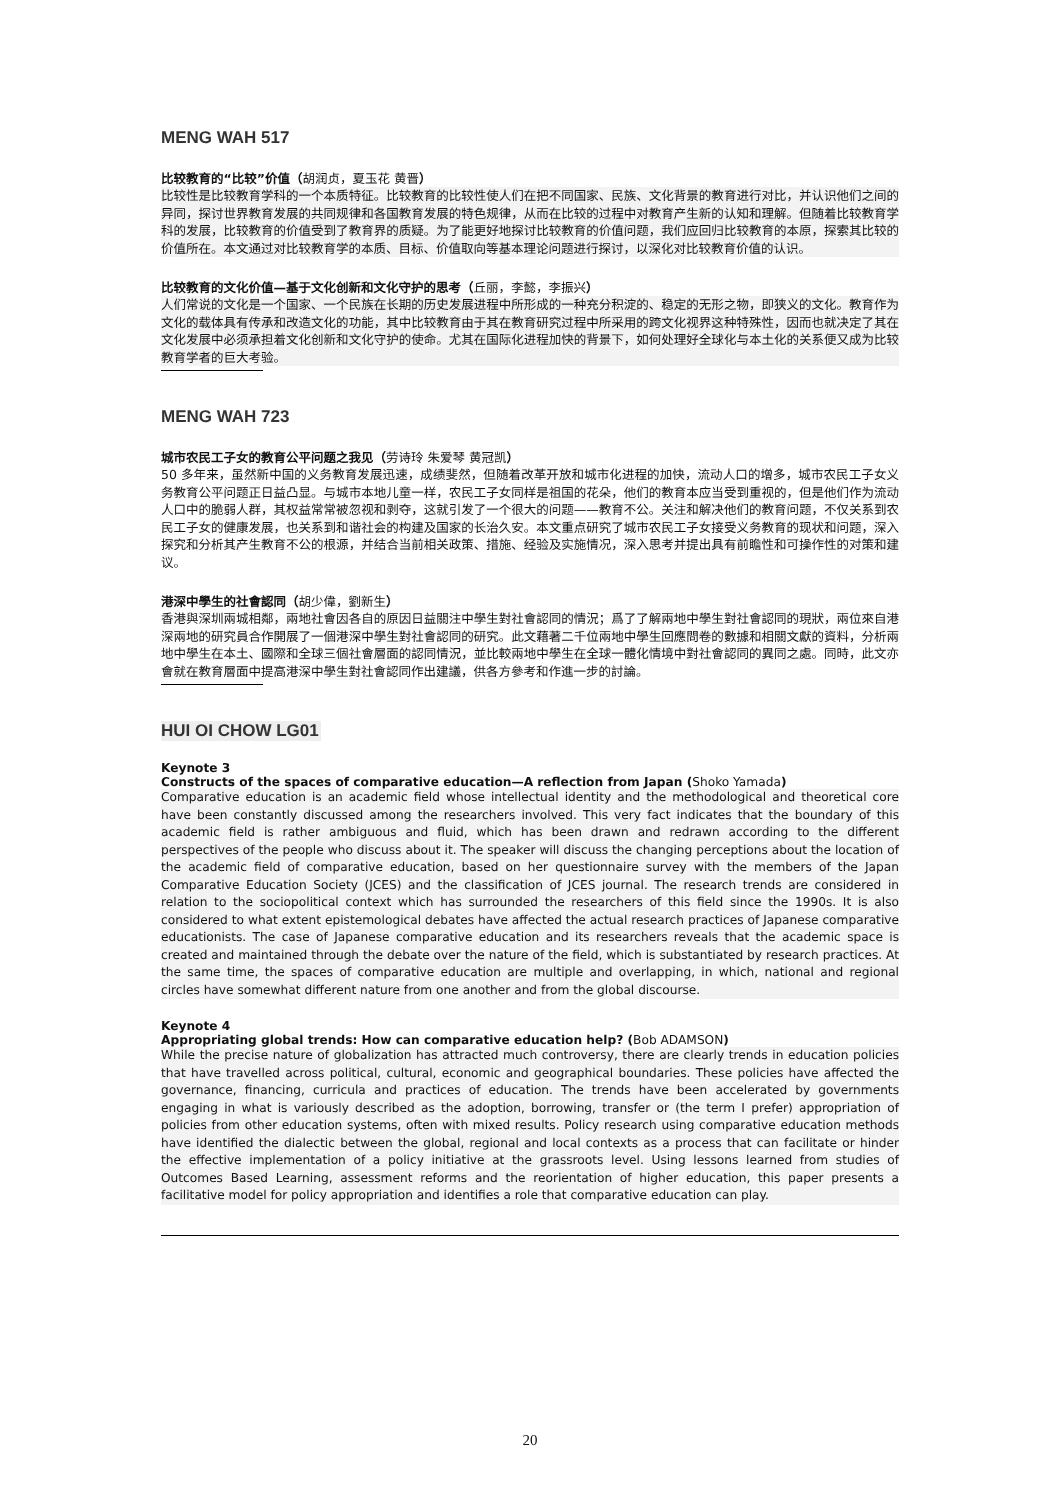MENG WAH 517
比较教育的“比较”价值（胡润贞，夏玉花 黄晋）
比较性是比较教育学科的一个本质特征。比较教育的比较性使人们在把不同国家、民族、文化背景的教育进行对比，并认识他们之间的异同，探讨世界教育发展的共同规律和各国教育发展的特色规律，从而在比较的过程中对教育产生新的认知和理解。但随着比较教育学科的发展，比较教育的价值受到了教育界的质疑。为了能更好地探讨比较教育的价值问题，我们应回归比较教育的本原，探索其比较的价值所在。本文通过对比较教育学的本质、目标、价值取向等基本理论问题进行探讨，以深化对比较教育价值的认识。
比较教育的文化价值—基于文化创新和文化守护的思考（丘丽，李懿，李振兴）
人们常说的文化是一个国家、一个民族在长期的历史发展进程中所形成的一种充分积淀的、稳定的无形之物，即狭义的文化。教育作为文化的载体具有传承和改造文化的功能，其中比较教育由于其在教育研究过程中所采用的跨文化视界这种特殊性，因而也就决定了其在文化发展中必须承担着文化创新和文化守护的使命。尤其在国际化进程加快的背景下，如何处理好全球化与本土化的关系便又成为比较教育学者的巨大考验。
MENG WAH 723
城市农民工子女的教育公平问题之我见（劳诗玲 朱爱琴 黄冠凯）
50 多年来，虽然新中国的义务教育发展迅速，成绩斐然，但随着改革开放和城市化进程的加快，流动人口的增多，城市农民工子女义务教育公平问题正日益凸显。与城市本地儿童一样，农民工子女同样是祖国的花朵，他们的教育本应当受到重视的，但是他们作为流动人口中的脆弱人群，其权益常常被忽视和剥夺，这就引发了一个很大的问题——教育不公。关注和解决他们的教育问题，不仅关系到农民工子女的健康发展，也关系到和谐社会的构建及国家的长治久安。本文重点研究了城市农民工子女接受义务教育的现状和问题，深入探究和分析其产生教育不公的根源，并结合当前相关政策、措施、经验及实施情况，深入思考并提出具有前瞻性和可操作性的对策和建议。
港深中學生的社會認同（胡少偉，劉新生）
香港與深圳兩城相鄰，兩地社會因各自的原因日益關注中學生對社會認同的情況；爲了了解兩地中學生對社會認同的現狀，兩位來自港深兩地的研究員合作開展了一個港深中學生對社會認同的研究。此文藉著二千位兩地中學生回應問卷的數據和相關文獻的資料，分析兩地中學生在本土、國際和全球三個社會層面的認同情況，並比較兩地中學生在全球一體化情境中對社會認同的異同之處。同時，此文亦會就在教育層面中提高港深中學生對社會認同作出建議，供各方參考和作進一步的討論。
HUI OI CHOW LG01
Keynote 3
Constructs of the spaces of comparative education—A reflection from Japan (Shoko Yamada)
Comparative education is an academic field whose intellectual identity and the methodological and theoretical core have been constantly discussed among the researchers involved. This very fact indicates that the boundary of this academic field is rather ambiguous and fluid, which has been drawn and redrawn according to the different perspectives of the people who discuss about it. The speaker will discuss the changing perceptions about the location of the academic field of comparative education, based on her questionnaire survey with the members of the Japan Comparative Education Society (JCES) and the classification of JCES journal. The research trends are considered in relation to the sociopolitical context which has surrounded the researchers of this field since the 1990s. It is also considered to what extent epistemological debates have affected the actual research practices of Japanese comparative educationists. The case of Japanese comparative education and its researchers reveals that the academic space is created and maintained through the debate over the nature of the field, which is substantiated by research practices. At the same time, the spaces of comparative education are multiple and overlapping, in which, national and regional circles have somewhat different nature from one another and from the global discourse.
Keynote 4
Appropriating global trends: How can comparative education help? (Bob ADAMSON)
While the precise nature of globalization has attracted much controversy, there are clearly trends in education policies that have travelled across political, cultural, economic and geographical boundaries. These policies have affected the governance, financing, curricula and practices of education. The trends have been accelerated by governments engaging in what is variously described as the adoption, borrowing, transfer or (the term I prefer) appropriation of policies from other education systems, often with mixed results. Policy research using comparative education methods have identified the dialectic between the global, regional and local contexts as a process that can facilitate or hinder the effective implementation of a policy initiative at the grassroots level. Using lessons learned from studies of Outcomes Based Learning, assessment reforms and the reorientation of higher education, this paper presents a facilitative model for policy appropriation and identifies a role that comparative education can play.
20